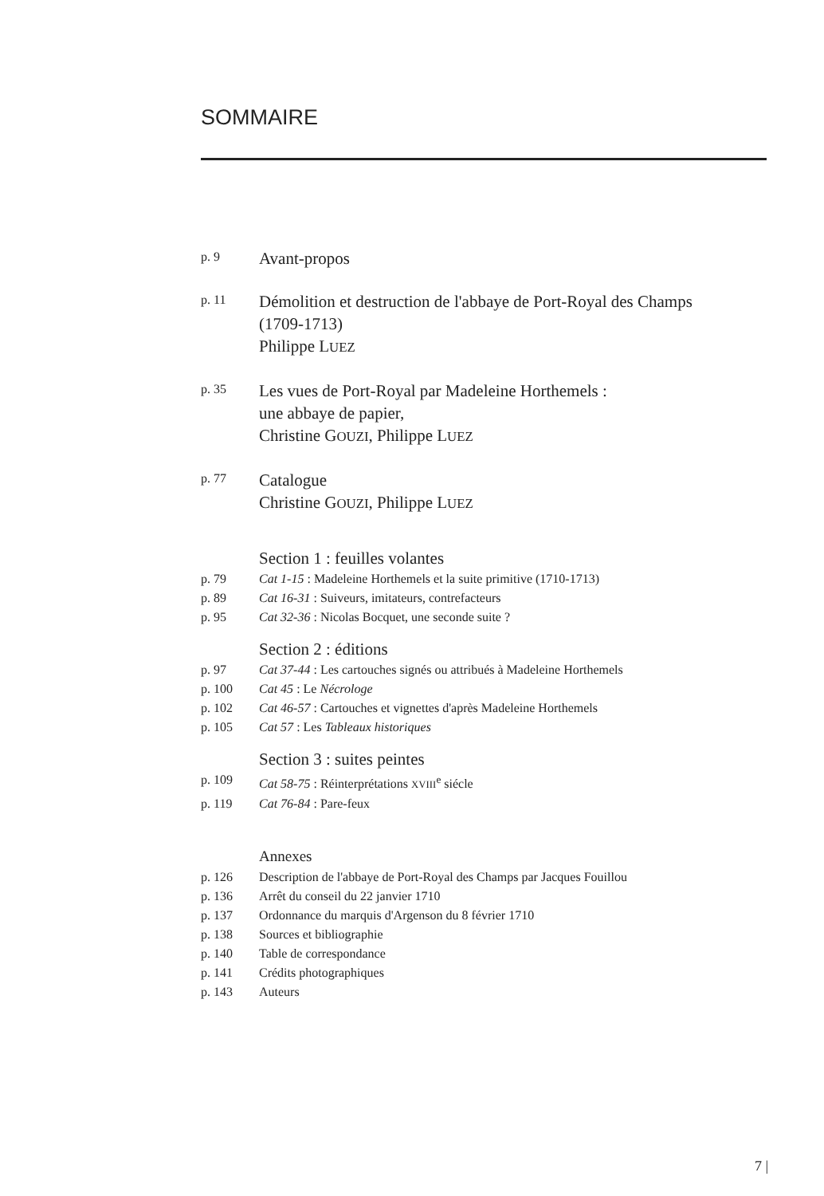SOMMAIRE
p. 9
Avant-propos
p. 11
Démolition et destruction de l'abbaye de Port-Royal des Champs
(1709-1713)
Philippe LUEZ
p. 35
Les vues de Port-Royal par Madeleine Horthemels :
une abbaye de papier,
Christine GOUZI, Philippe LUEZ
p. 77
Catalogue
Christine GOUZI, Philippe LUEZ
Section 1 : feuilles volantes
p. 79 Cat 1-15 : Madeleine Horthemels et la suite primitive (1710-1713)
p. 89 Cat 16-31 : Suiveurs, imitateurs, contrefacteurs
p. 95 Cat 32-36 : Nicolas Bocquet, une seconde suite ?
Section 2 : éditions
p. 97 Cat 37-44 : Les cartouches signés ou attribués à Madeleine Horthemels
p. 100 Cat 45 : Le Nécrologe
p. 102 Cat 46-57 : Cartouches et vignettes d'après Madeleine Horthemels
p. 105 Cat 57 : Les Tableaux historiques
Section 3 : suites peintes
p. 109 Cat 58-75 : Réinterprétations XVIII<sup>e</sup> siécle
p. 119 Cat 76-84 : Pare-feux
Annexes
p. 126 Description de l'abbaye de Port-Royal des Champs par Jacques Fouillou
p. 136 Arrêt du conseil du 22 janvier 1710
p. 137 Ordonnance du marquis d'Argenson du 8 février 1710
p. 138 Sources et bibliographie
p. 140 Table de correspondance
p. 141 Crédits photographiques
p. 143 Auteurs
7 |